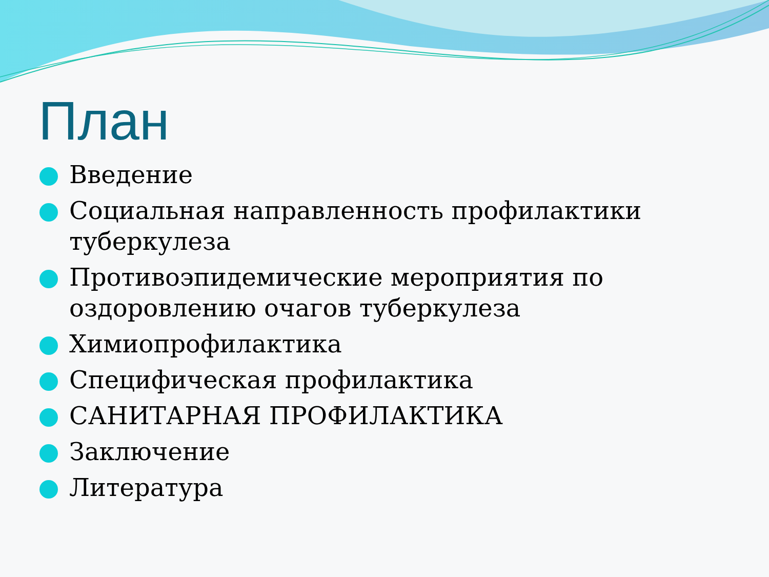План
Введение
Социальная направленность профилактики туберкулеза
Противоэпидемические мероприятия по оздоровлению очагов туберкулеза
Химиопрофилактика
Специфическая профилактика
САНИТАРНАЯ ПРОФИЛАКТИКА
Заключение
Литература